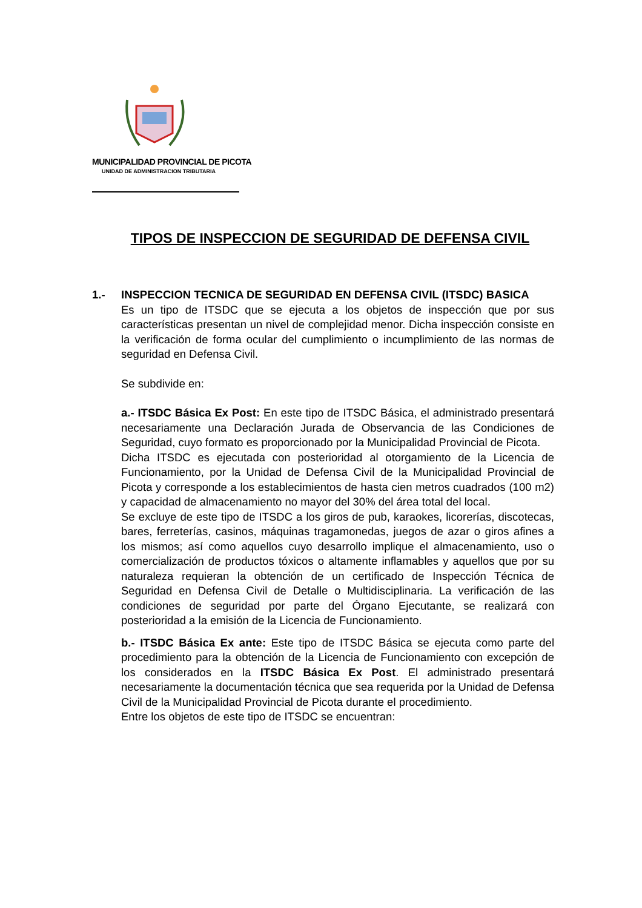MUNICIPALIDAD PROVINCIAL DE PICOTA
UNIDAD DE ADMINISTRACION TRIBUTARIA
TIPOS DE INSPECCION DE SEGURIDAD DE DEFENSA CIVIL
1.- INSPECCION TECNICA DE SEGURIDAD EN DEFENSA CIVIL (ITSDC) BASICA
Es un tipo de ITSDC que se ejecuta a los objetos de inspección que por sus características presentan un nivel de complejidad menor. Dicha inspección consiste en la verificación de forma ocular del cumplimiento o incumplimiento de las normas de seguridad en Defensa Civil.
Se subdivide en:
a.- ITSDC Básica Ex Post: En este tipo de ITSDC Básica, el administrado presentará necesariamente una Declaración Jurada de Observancia de las Condiciones de Seguridad, cuyo formato es proporcionado por la Municipalidad Provincial de Picota.
Dicha ITSDC es ejecutada con posterioridad al otorgamiento de la Licencia de Funcionamiento, por la Unidad de Defensa Civil de la Municipalidad Provincial de Picota y corresponde a los establecimientos de hasta cien metros cuadrados (100 m2) y capacidad de almacenamiento no mayor del 30% del área total del local.
Se excluye de este tipo de ITSDC a los giros de pub, karaokes, licorerías, discotecas, bares, ferreterías, casinos, máquinas tragamonedas, juegos de azar o giros afines a los mismos; así como aquellos cuyo desarrollo implique el almacenamiento, uso o comercialización de productos tóxicos o altamente inflamables y aquellos que por su naturaleza requieran la obtención de un certificado de Inspección Técnica de Seguridad en Defensa Civil de Detalle o Multidisciplinaria. La verificación de las condiciones de seguridad por parte del Órgano Ejecutante, se realizará con posterioridad a la emisión de la Licencia de Funcionamiento.
b.- ITSDC Básica Ex ante: Este tipo de ITSDC Básica se ejecuta como parte del procedimiento para la obtención de la Licencia de Funcionamiento con excepción de los considerados en la ITSDC Básica Ex Post. El administrado presentará necesariamente la documentación técnica que sea requerida por la Unidad de Defensa Civil de la Municipalidad Provincial de Picota durante el procedimiento.
Entre los objetos de este tipo de ITSDC se encuentran: